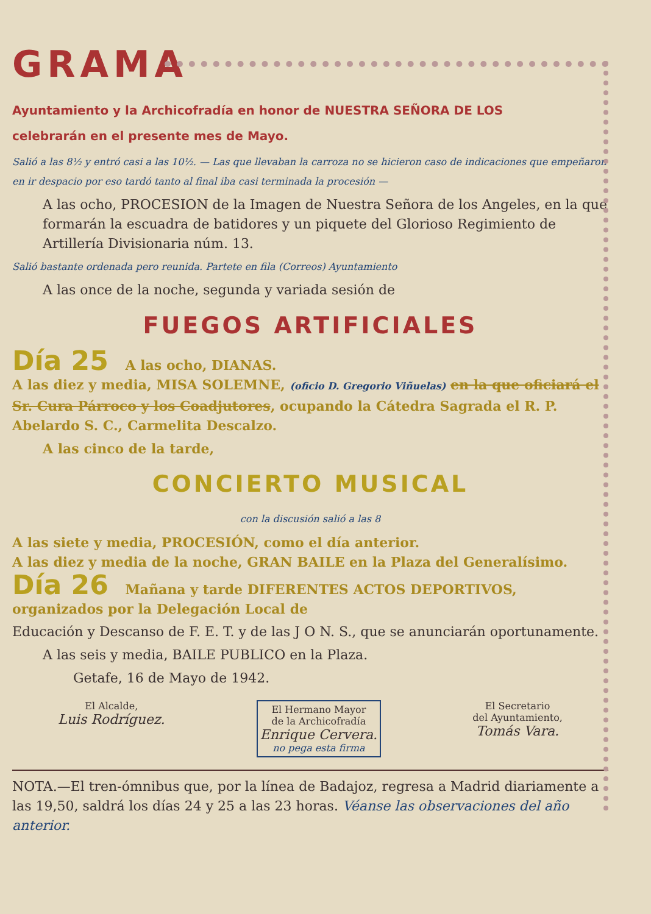GRAMA
Ayuntamiento y la Archicofradía en honor de NUESTRA SEÑORA DE LOS
celebrarán en el presente mes de Mayo.
Salió a las 8½ y entró casi a las 10½. — Las que llevaban la carroza no se hicieron caso de indicaciones que empeñaron en ir despacio por eso tardó tanto al final iba casi terminada la procesión —
A las ocho, PROCESION de la Imagen de Nuestra Señora de los Angeles, en la que formarán la escuadra de batidores y un piquete del Glorioso Regimiento de Artillería Divisionaria núm. 13.
Salió bastante ordenada pero reunida. Partete en fila (Correos) Ayuntamiento
A las once de la noche, segunda y variada sesión de
FUEGOS ARTIFICIALES
Día 25 A las ocho, DIANAS.
A las diez y media, MISA SOLEMNE, (oficio D. Gregorio Viñuelas) en la que oficiará el Sr. Cura Párroco y los Coadjutores, ocupando la Cátedra Sagrada el R. P. Abelardo S. C., Carmelita Descalzo.
A las cinco de la tarde,
CONCIERTO MUSICAL
con la discusión salió a las 8
A las siete y media, PROCESIÓN, como el día anterior.
A las diez y media de la noche, GRAN BAILE en la Plaza del Generalísimo.
Día 26 Mañana y tarde DIFERENTES ACTOS DEPORTIVOS, organizados por la Delegación Local de
Educación y Descanso de F. E. T. y de las J O N. S., que se anunciarán oportunamente.
A las seis y media, BAILE PUBLICO en la Plaza.
Getafe, 16 de Mayo de 1942.
El Alcalde,
Luis Rodríguez.
El Hermano Mayor
de la Archicofradía
Enrique Cervera.
no pega esta firma
El Secretario
del Ayuntamiento,
Tomás Vara.
NOTA.—El tren-ómnibus que, por la línea de Badajoz, regresa a Madrid diariamente a las 19,50, saldrá los días 24 y 25 a las 23 horas. Véanse las observaciones del año anterior.